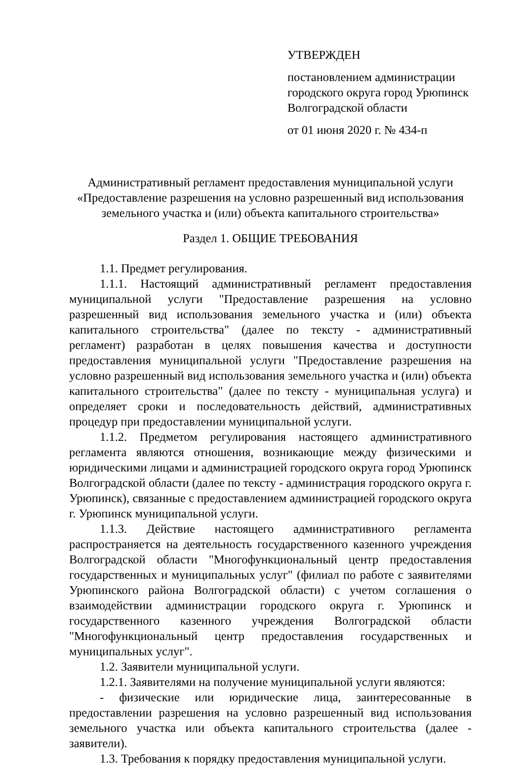УТВЕРЖДЕН
постановлением администрации
городского округа город Урюпинск
Волгоградской области
от 01 июня 2020 г. № 434-п
Административный регламент предоставления муниципальной услуги
«Предоставление разрешения на условно разрешенный вид использования
земельного участка и (или) объекта капитального строительства»
Раздел 1. ОБЩИЕ ТРЕБОВАНИЯ
1.1. Предмет регулирования.
1.1.1. Настоящий административный регламент предоставления муниципальной услуги "Предоставление разрешения на условно разрешенный вид использования земельного участка и (или) объекта капитального строительства" (далее по тексту - административный регламент) разработан в целях повышения качества и доступности предоставления муниципальной услуги "Предоставление разрешения на условно разрешенный вид использования земельного участка и (или) объекта капитального строительства" (далее по тексту - муниципальная услуга) и определяет сроки и последовательность действий, административных процедур при предоставлении муниципальной услуги.
1.1.2. Предметом регулирования настоящего административного регламента являются отношения, возникающие между физическими и юридическими лицами и администрацией городского округа город Урюпинск Волгоградской области (далее по тексту - администрация городского округа г. Урюпинск), связанные с предоставлением администрацией городского округа г. Урюпинск муниципальной услуги.
1.1.3. Действие настоящего административного регламента распространяется на деятельность государственного казенного учреждения Волгоградской области "Многофункциональный центр предоставления государственных и муниципальных услуг" (филиал по работе с заявителями Урюпинского района Волгоградской области) с учетом соглашения о взаимодействии администрации городского округа г. Урюпинск и государственного казенного учреждения Волгоградской области "Многофункциональный центр предоставления государственных и муниципальных услуг".
1.2. Заявители муниципальной услуги.
1.2.1. Заявителями на получение муниципальной услуги являются:
- физические или юридические лица, заинтересованные в предоставлении разрешения на условно разрешенный вид использования земельного участка или объекта капитального строительства (далее - заявители).
1.3. Требования к порядку предоставления муниципальной услуги.